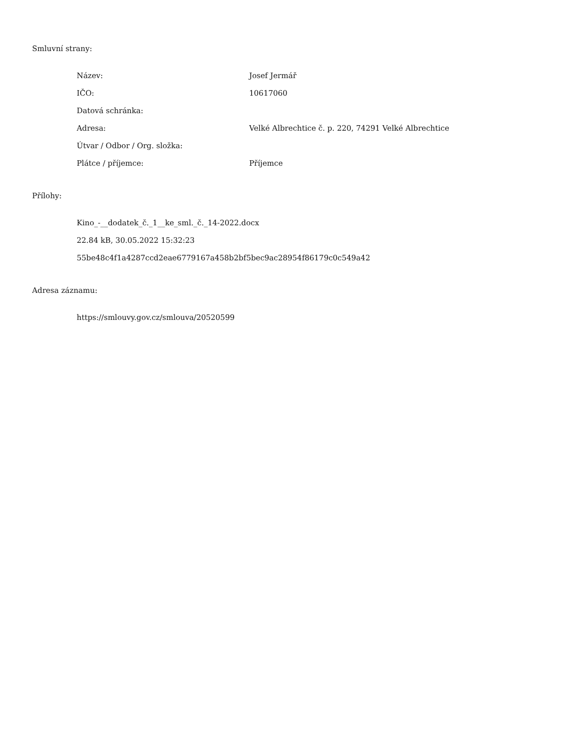Smluvní strany:
| Název: | Josef Jermář |
| IČO: | 10617060 |
| Datová schránka: | |
| Adresa: | Velké Albrechtice č. p. 220, 74291 Velké Albrechtice |
| Útvar / Odbor / Org. složka: | |
| Plátce / příjemce: | Příjemce |
Přílohy:
| Kino_-__dodatek_č._1__ke_sml._č._14-2022.docx |
| 22.84 kB, 30.05.2022 15:32:23 |
| 55be48c4f1a4287ccd2eae6779167a458b2bf5bec9ac28954f86179c0c549a42 |
Adresa záznamu:
| https://smlouvy.gov.cz/smlouva/20520599 |